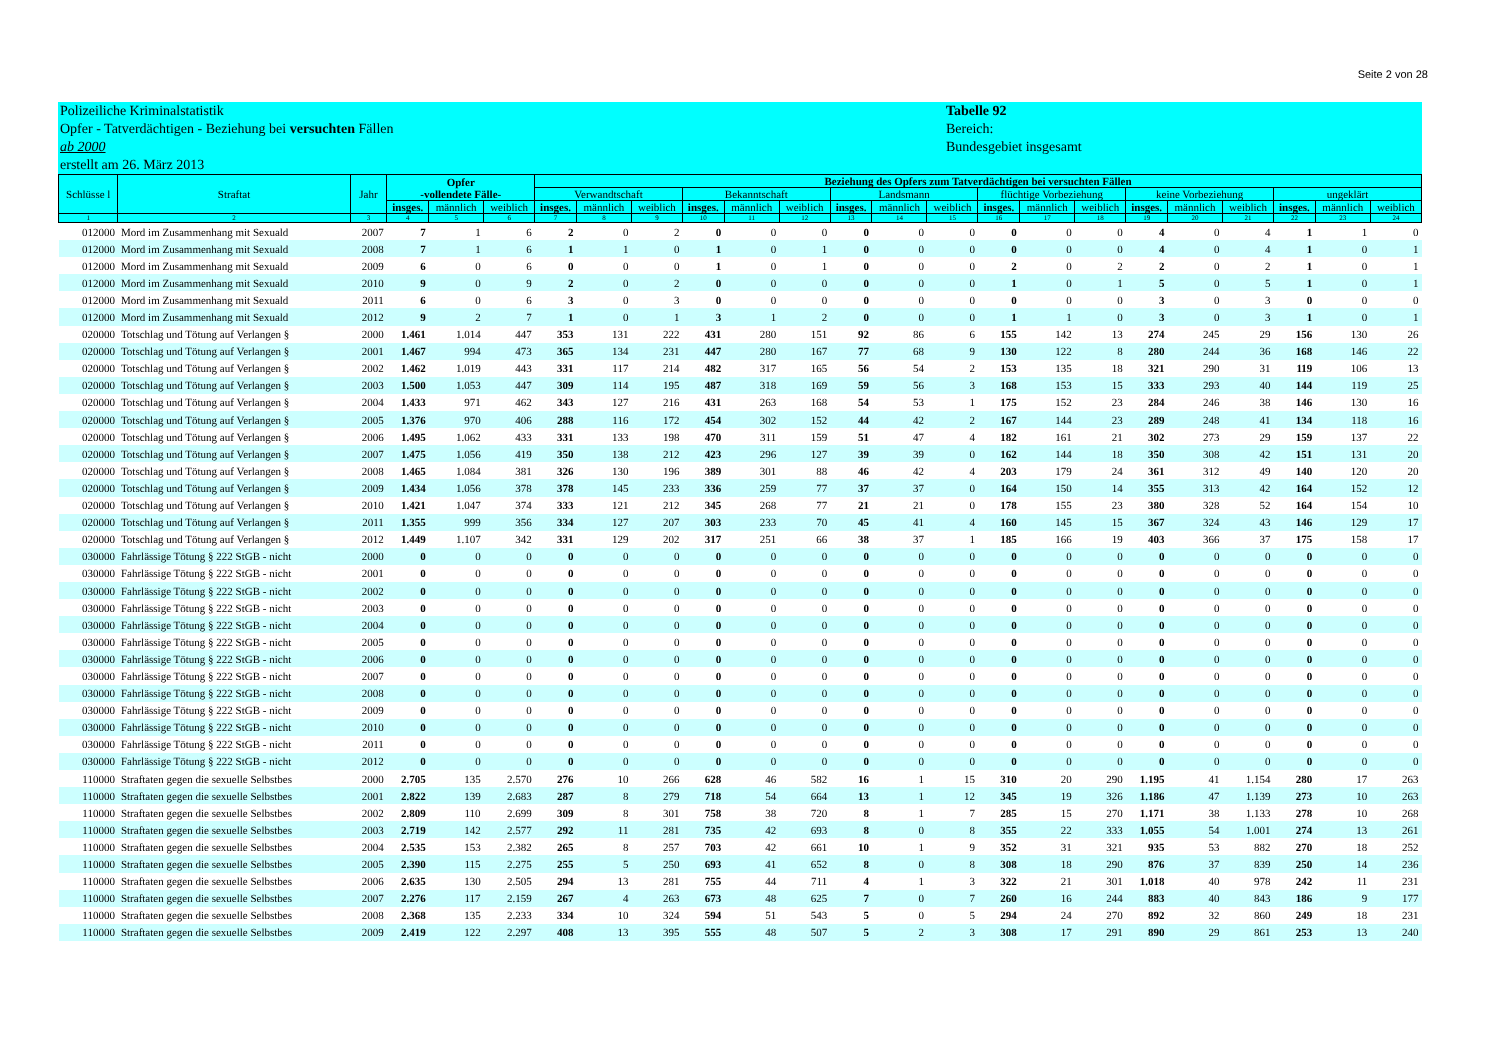Seite 2 von 28
Polizeiliche Kriminalstatistik
Opfer - Tatverdächtigen - Beziehung bei versuchten Fällen
ab 2000
erstellt am 26. März 2013
Tabelle 92
Bereich:
Bundesgebiet insgesamt
| Schlüsse l | Straftat | Jahr | Opfer -vollendete Fälle- | | | Beziehung des Opfers zum Tatverdächtigen bei versuchten Fällen | | | | | | | | | | | | | | | | | |
| --- | --- | --- | --- | --- | --- | --- | --- | --- | --- | --- | --- | --- | --- | --- | --- | --- | --- | --- | --- | --- | --- | --- | --- |
| | | | | | | Verwandtschaft | | | Bekanntschaft | | | Landsmann | | | flüchtige Vorbeziehung | | | keine Vorbeziehung | | | ungeklärt | | |
| | | | insges. | männlich | weiblich | insges. | männlich | weiblich | insges. | männlich | weiblich | insges. | männlich | weiblich | insges. | männlich | weiblich | insges. | männlich | weiblich | insges. | männlich | weiblich |
| 1 | 2 | 3 | 4 | 5 | 6 | 7 | 8 | 9 | 10 | 11 | 12 | 13 | 14 | 15 | 16 | 17 | 18 | 19 | 20 | 21 | 22 | 23 | 24 |
| 012000 | Mord im Zusammenhang mit Sexuald | 2007 | 7 | 1 | 6 | 2 | 0 | 2 | 0 | 0 | 0 | 0 | 0 | 0 | 0 | 0 | 0 | 4 | 0 | 4 | 1 | 1 | 0 |
| 012000 | Mord im Zusammenhang mit Sexuald | 2008 | 7 | 1 | 6 | 1 | 1 | 0 | 1 | 0 | 1 | 0 | 0 | 0 | 0 | 0 | 0 | 4 | 0 | 4 | 1 | 0 | 1 |
| 012000 | Mord im Zusammenhang mit Sexuald | 2009 | 6 | 0 | 6 | 0 | 0 | 0 | 1 | 0 | 1 | 0 | 0 | 0 | 2 | 0 | 2 | 2 | 0 | 2 | 1 | 0 | 1 |
| 012000 | Mord im Zusammenhang mit Sexuald | 2010 | 9 | 0 | 9 | 2 | 0 | 2 | 0 | 0 | 0 | 0 | 0 | 0 | 1 | 0 | 1 | 5 | 0 | 5 | 1 | 0 | 1 |
| 012000 | Mord im Zusammenhang mit Sexuald | 2011 | 6 | 0 | 6 | 3 | 0 | 3 | 0 | 0 | 0 | 0 | 0 | 0 | 0 | 0 | 0 | 3 | 0 | 3 | 0 | 0 | 0 |
| 012000 | Mord im Zusammenhang mit Sexuald | 2012 | 9 | 2 | 7 | 1 | 0 | 1 | 3 | 1 | 2 | 0 | 0 | 0 | 1 | 1 | 0 | 3 | 0 | 3 | 1 | 0 | 1 |
| 020000 | Totschlag und Tötung auf Verlangen § | 2000 | 1.461 | 1.014 | 447 | 353 | 131 | 222 | 431 | 280 | 151 | 92 | 86 | 6 | 155 | 142 | 13 | 274 | 245 | 29 | 156 | 130 | 26 |
| 020000 | Totschlag und Tötung auf Verlangen § | 2001 | 1.467 | 994 | 473 | 365 | 134 | 231 | 447 | 280 | 167 | 77 | 68 | 9 | 130 | 122 | 8 | 280 | 244 | 36 | 168 | 146 | 22 |
| 020000 | Totschlag und Tötung auf Verlangen § | 2002 | 1.462 | 1.019 | 443 | 331 | 117 | 214 | 482 | 317 | 165 | 56 | 54 | 2 | 153 | 135 | 18 | 321 | 290 | 31 | 119 | 106 | 13 |
| 020000 | Totschlag und Tötung auf Verlangen § | 2003 | 1.500 | 1.053 | 447 | 309 | 114 | 195 | 487 | 318 | 169 | 59 | 56 | 3 | 168 | 153 | 15 | 333 | 293 | 40 | 144 | 119 | 25 |
| 020000 | Totschlag und Tötung auf Verlangen § | 2004 | 1.433 | 971 | 462 | 343 | 127 | 216 | 431 | 263 | 168 | 54 | 53 | 1 | 175 | 152 | 23 | 284 | 246 | 38 | 146 | 130 | 16 |
| 020000 | Totschlag und Tötung auf Verlangen § | 2005 | 1.376 | 970 | 406 | 288 | 116 | 172 | 454 | 302 | 152 | 44 | 42 | 2 | 167 | 144 | 23 | 289 | 248 | 41 | 134 | 118 | 16 |
| 020000 | Totschlag und Tötung auf Verlangen § | 2006 | 1.495 | 1.062 | 433 | 331 | 133 | 198 | 470 | 311 | 159 | 51 | 47 | 4 | 182 | 161 | 21 | 302 | 273 | 29 | 159 | 137 | 22 |
| 020000 | Totschlag und Tötung auf Verlangen § | 2007 | 1.475 | 1.056 | 419 | 350 | 138 | 212 | 423 | 296 | 127 | 39 | 39 | 0 | 162 | 144 | 18 | 350 | 308 | 42 | 151 | 131 | 20 |
| 020000 | Totschlag und Tötung auf Verlangen § | 2008 | 1.465 | 1.084 | 381 | 326 | 130 | 196 | 389 | 301 | 88 | 46 | 42 | 4 | 203 | 179 | 24 | 361 | 312 | 49 | 140 | 120 | 20 |
| 020000 | Totschlag und Tötung auf Verlangen § | 2009 | 1.434 | 1.056 | 378 | 378 | 145 | 233 | 336 | 259 | 77 | 37 | 37 | 0 | 164 | 150 | 14 | 355 | 313 | 42 | 164 | 152 | 12 |
| 020000 | Totschlag und Tötung auf Verlangen § | 2010 | 1.421 | 1.047 | 374 | 333 | 121 | 212 | 345 | 268 | 77 | 21 | 21 | 0 | 178 | 155 | 23 | 380 | 328 | 52 | 164 | 154 | 10 |
| 020000 | Totschlag und Tötung auf Verlangen § | 2011 | 1.355 | 999 | 356 | 334 | 127 | 207 | 303 | 233 | 70 | 45 | 41 | 4 | 160 | 145 | 15 | 367 | 324 | 43 | 146 | 129 | 17 |
| 020000 | Totschlag und Tötung auf Verlangen § | 2012 | 1.449 | 1.107 | 342 | 331 | 129 | 202 | 317 | 251 | 66 | 38 | 37 | 1 | 185 | 166 | 19 | 403 | 366 | 37 | 175 | 158 | 17 |
| 030000 | Fahrlässige Tötung § 222 StGB - nicht | 2000 | 0 | 0 | 0 | 0 | 0 | 0 | 0 | 0 | 0 | 0 | 0 | 0 | 0 | 0 | 0 | 0 | 0 | 0 | 0 | 0 | 0 |
| 030000 | Fahrlässige Tötung § 222 StGB - nicht | 2001 | 0 | 0 | 0 | 0 | 0 | 0 | 0 | 0 | 0 | 0 | 0 | 0 | 0 | 0 | 0 | 0 | 0 | 0 | 0 | 0 | 0 |
| 030000 | Fahrlässige Tötung § 222 StGB - nicht | 2002 | 0 | 0 | 0 | 0 | 0 | 0 | 0 | 0 | 0 | 0 | 0 | 0 | 0 | 0 | 0 | 0 | 0 | 0 | 0 | 0 | 0 |
| 030000 | Fahrlässige Tötung § 222 StGB - nicht | 2003 | 0 | 0 | 0 | 0 | 0 | 0 | 0 | 0 | 0 | 0 | 0 | 0 | 0 | 0 | 0 | 0 | 0 | 0 | 0 | 0 | 0 |
| 030000 | Fahrlässige Tötung § 222 StGB - nicht | 2004 | 0 | 0 | 0 | 0 | 0 | 0 | 0 | 0 | 0 | 0 | 0 | 0 | 0 | 0 | 0 | 0 | 0 | 0 | 0 | 0 | 0 |
| 030000 | Fahrlässige Tötung § 222 StGB - nicht | 2005 | 0 | 0 | 0 | 0 | 0 | 0 | 0 | 0 | 0 | 0 | 0 | 0 | 0 | 0 | 0 | 0 | 0 | 0 | 0 | 0 | 0 |
| 030000 | Fahrlässige Tötung § 222 StGB - nicht | 2006 | 0 | 0 | 0 | 0 | 0 | 0 | 0 | 0 | 0 | 0 | 0 | 0 | 0 | 0 | 0 | 0 | 0 | 0 | 0 | 0 | 0 |
| 030000 | Fahrlässige Tötung § 222 StGB - nicht | 2007 | 0 | 0 | 0 | 0 | 0 | 0 | 0 | 0 | 0 | 0 | 0 | 0 | 0 | 0 | 0 | 0 | 0 | 0 | 0 | 0 | 0 |
| 030000 | Fahrlässige Tötung § 222 StGB - nicht | 2008 | 0 | 0 | 0 | 0 | 0 | 0 | 0 | 0 | 0 | 0 | 0 | 0 | 0 | 0 | 0 | 0 | 0 | 0 | 0 | 0 | 0 |
| 030000 | Fahrlässige Tötung § 222 StGB - nicht | 2009 | 0 | 0 | 0 | 0 | 0 | 0 | 0 | 0 | 0 | 0 | 0 | 0 | 0 | 0 | 0 | 0 | 0 | 0 | 0 | 0 | 0 |
| 030000 | Fahrlässige Tötung § 222 StGB - nicht | 2010 | 0 | 0 | 0 | 0 | 0 | 0 | 0 | 0 | 0 | 0 | 0 | 0 | 0 | 0 | 0 | 0 | 0 | 0 | 0 | 0 | 0 |
| 030000 | Fahrlässige Tötung § 222 StGB - nicht | 2011 | 0 | 0 | 0 | 0 | 0 | 0 | 0 | 0 | 0 | 0 | 0 | 0 | 0 | 0 | 0 | 0 | 0 | 0 | 0 | 0 | 0 |
| 030000 | Fahrlässige Tötung § 222 StGB - nicht | 2012 | 0 | 0 | 0 | 0 | 0 | 0 | 0 | 0 | 0 | 0 | 0 | 0 | 0 | 0 | 0 | 0 | 0 | 0 | 0 | 0 | 0 |
| 110000 | Straftaten gegen die sexuelle Selbstbes | 2000 | 2.705 | 135 | 2.570 | 276 | 10 | 266 | 628 | 46 | 582 | 16 | 1 | 15 | 310 | 20 | 290 | 1.195 | 41 | 1.154 | 280 | 17 | 263 |
| 110000 | Straftaten gegen die sexuelle Selbstbes | 2001 | 2.822 | 139 | 2.683 | 287 | 8 | 279 | 718 | 54 | 664 | 13 | 1 | 12 | 345 | 19 | 326 | 1.186 | 47 | 1.139 | 273 | 10 | 263 |
| 110000 | Straftaten gegen die sexuelle Selbstbes | 2002 | 2.809 | 110 | 2.699 | 309 | 8 | 301 | 758 | 38 | 720 | 8 | 1 | 7 | 285 | 15 | 270 | 1.171 | 38 | 1.133 | 278 | 10 | 268 |
| 110000 | Straftaten gegen die sexuelle Selbstbes | 2003 | 2.719 | 142 | 2.577 | 292 | 11 | 281 | 735 | 42 | 693 | 8 | 0 | 8 | 355 | 22 | 333 | 1.055 | 54 | 1.001 | 274 | 13 | 261 |
| 110000 | Straftaten gegen die sexuelle Selbstbes | 2004 | 2.535 | 153 | 2.382 | 265 | 8 | 257 | 703 | 42 | 661 | 10 | 1 | 9 | 352 | 31 | 321 | 935 | 53 | 882 | 270 | 18 | 252 |
| 110000 | Straftaten gegen die sexuelle Selbstbes | 2005 | 2.390 | 115 | 2.275 | 255 | 5 | 250 | 693 | 41 | 652 | 8 | 0 | 8 | 308 | 18 | 290 | 876 | 37 | 839 | 250 | 14 | 236 |
| 110000 | Straftaten gegen die sexuelle Selbstbes | 2006 | 2.635 | 130 | 2.505 | 294 | 13 | 281 | 755 | 44 | 711 | 4 | 1 | 3 | 322 | 21 | 301 | 1.018 | 40 | 978 | 242 | 11 | 231 |
| 110000 | Straftaten gegen die sexuelle Selbstbes | 2007 | 2.276 | 117 | 2.159 | 267 | 4 | 263 | 673 | 48 | 625 | 7 | 0 | 7 | 260 | 16 | 244 | 883 | 40 | 843 | 186 | 9 | 177 |
| 110000 | Straftaten gegen die sexuelle Selbstbes | 2008 | 2.368 | 135 | 2.233 | 334 | 10 | 324 | 594 | 51 | 543 | 5 | 0 | 5 | 294 | 24 | 270 | 892 | 32 | 860 | 249 | 18 | 231 |
| 110000 | Straftaten gegen die sexuelle Selbstbes | 2009 | 2.419 | 122 | 2.297 | 408 | 13 | 395 | 555 | 48 | 507 | 5 | 2 | 3 | 308 | 17 | 291 | 890 | 29 | 861 | 253 | 13 | 240 |